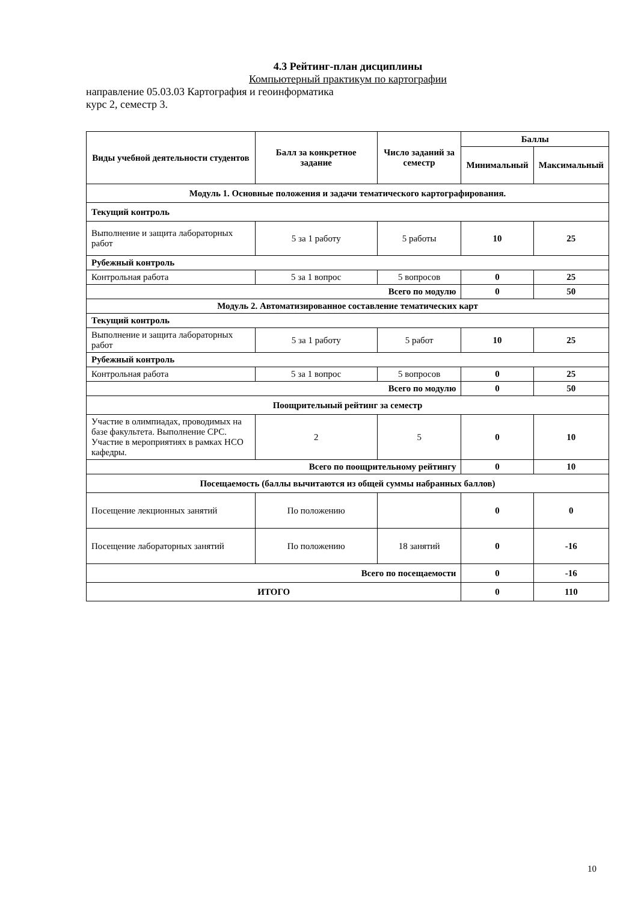4.3 Рейтинг-план дисциплины
Компьютерный практикум по картографии
направление 05.03.03 Картография и геоинформатика
курс 2, семестр 3.
| Виды учебной деятельности студентов | Балл за конкретное задание | Число заданий за семестр | Баллы | |
| --- | --- | --- | --- | --- |
| | | | Минимальный | Максимальный |
| Модуль 1. Основные положения и задачи тематического картографирования. | | | | |
| Текущий контроль | | | | |
| Выполнение и защита лабораторных работ | 5 за 1 работу | 5 работы | 10 | 25 |
| Рубежный контроль | | | | |
| Контрольная работа | 5 за 1 вопрос | 5 вопросов | 0 | 25 |
| Всего по модулю | | | 0 | 50 |
| Модуль 2. Автоматизированное составление тематических карт | | | | |
| Текущий контроль | | | | |
| Выполнение и защита лабораторных работ | 5 за 1 работу | 5 работ | 10 | 25 |
| Рубежный контроль | | | | |
| Контрольная работа | 5 за 1 вопрос | 5 вопросов | 0 | 25 |
| Всего по модулю | | | 0 | 50 |
| Поощрительный рейтинг за семестр | | | | |
| Участие в олимпиадах, проводимых на базе факультета. Выполнение СРС. Участие в мероприятиях в рамках НСО кафедры. | 2 | 5 | 0 | 10 |
| Всего по поощрительному рейтингу | | | 0 | 10 |
| Посещаемость (баллы вычитаются из общей суммы набранных баллов) | | | | |
| Посещение лекционных занятий | По положению | | 0 | 0 |
| Посещение лабораторных занятий | По положению | 18 занятий | 0 | -16 |
| Всего по посещаемости | | | 0 | -16 |
| ИТОГО | | | 0 | 110 |
10